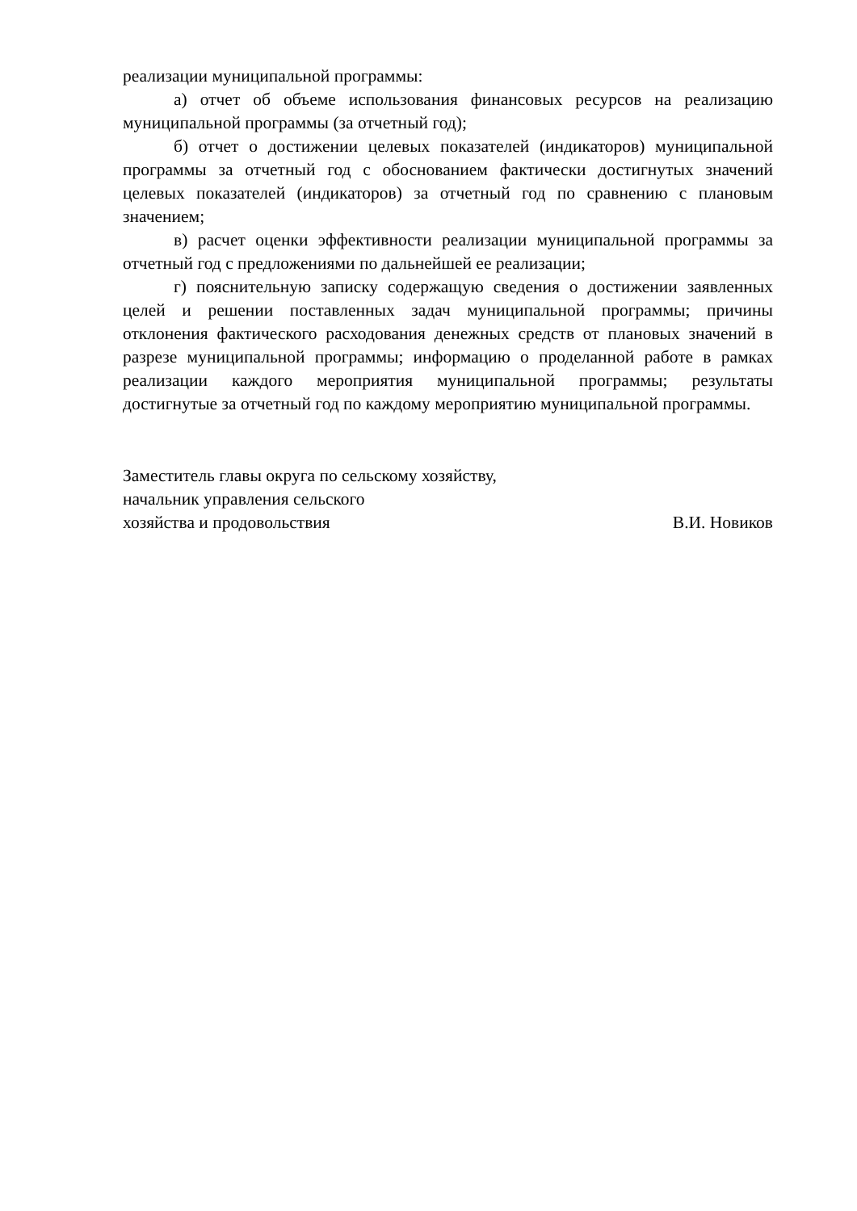реализации муниципальной программы:
а) отчет об объеме использования финансовых ресурсов на реализацию муниципальной программы (за отчетный год);
б) отчет о достижении целевых показателей (индикаторов) муниципальной программы за отчетный год с обоснованием фактически достигнутых значений целевых показателей (индикаторов) за отчетный год по сравнению с плановым значением;
в) расчет оценки эффективности реализации муниципальной программы за отчетный год с предложениями по дальнейшей ее реализации;
г) пояснительную записку содержащую сведения о достижении заявленных целей и решении поставленных задач муниципальной программы; причины отклонения фактического расходования денежных средств от плановых значений в разрезе муниципальной программы; информацию о проделанной работе в рамках реализации каждого мероприятия муниципальной программы; результаты достигнутые за отчетный год по каждому мероприятию муниципальной программы.
Заместитель главы округа по сельскому хозяйству,
начальник управления сельского
хозяйства и продовольствия В.И. Новиков